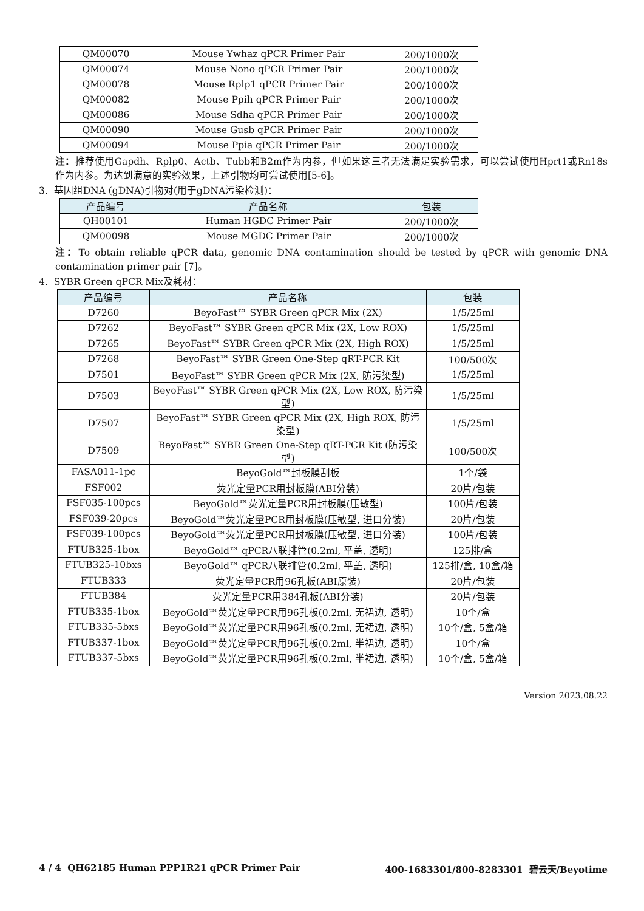| QM00070 | Mouse Ywhaz qPCR Primer Pair | 200/1000次 |
| QM00074 | Mouse Nono qPCR Primer Pair | 200/1000次 |
| QM00078 | Mouse Rplp1 qPCR Primer Pair | 200/1000次 |
| QM00082 | Mouse Ppih qPCR Primer Pair | 200/1000次 |
| QM00086 | Mouse Sdha qPCR Primer Pair | 200/1000次 |
| QM00090 | Mouse Gusb qPCR Primer Pair | 200/1000次 |
| QM00094 | Mouse Ppia qPCR Primer Pair | 200/1000次 |
注：推荐使用Gapdh、Rplp0、Actb、Tubb和B2m作为内参，但如果这三者无法满足实验需求，可以尝试使用Hprt1或Rn18s作为内参。为达到满意的实验效果，上述引物均可尝试使用[5-6]。
3. 基因组DNA (gDNA)引物对(用于gDNA污染检测)：
| 产品编号 | 产品名称 | 包装 |
| --- | --- | --- |
| QH00101 | Human HGDC Primer Pair | 200/1000次 |
| QM00098 | Mouse MGDC Primer Pair | 200/1000次 |
注：To obtain reliable qPCR data, genomic DNA contamination should be tested by qPCR with genomic DNA contamination primer pair [7]。
4. SYBR Green qPCR Mix及耗材：
| 产品编号 | 产品名称 | 包装 |
| --- | --- | --- |
| D7260 | BeyoFast™ SYBR Green qPCR Mix (2X) | 1/5/25ml |
| D7262 | BeyoFast™ SYBR Green qPCR Mix (2X, Low ROX) | 1/5/25ml |
| D7265 | BeyoFast™ SYBR Green qPCR Mix (2X, High ROX) | 1/5/25ml |
| D7268 | BeyoFast™ SYBR Green One-Step qRT-PCR Kit | 100/500次 |
| D7501 | BeyoFast™ SYBR Green qPCR Mix (2X, 防污染型) | 1/5/25ml |
| D7503 | BeyoFast™ SYBR Green qPCR Mix (2X, Low ROX, 防污染型) | 1/5/25ml |
| D7507 | BeyoFast™ SYBR Green qPCR Mix (2X, High ROX, 防污染型) | 1/5/25ml |
| D7509 | BeyoFast™ SYBR Green One-Step qRT-PCR Kit (防污染型) | 100/500次 |
| FASA011-1pc | BeyoGold™封板膜刮板 | 1个/袋 |
| FSF002 | 荧光定量PCR用封板膜(ABI分装) | 20片/包装 |
| FSF035-100pcs | BeyoGold™荧光定量PCR用封板膜(压敏型) | 100片/包装 |
| FSF039-20pcs | BeyoGold™荧光定量PCR用封板膜(压敏型, 进口分装) | 20片/包装 |
| FSF039-100pcs | BeyoGold™荧光定量PCR用封板膜(压敏型, 进口分装) | 100片/包装 |
| FTUB325-1box | BeyoGold™ qPCR八联排管(0.2ml, 平盖, 透明) | 125排/盒 |
| FTUB325-10bxs | BeyoGold™ qPCR八联排管(0.2ml, 平盖, 透明) | 125排/盒, 10盒/箱 |
| FTUB333 | 荧光定量PCR用96孔板(ABI原装) | 20片/包装 |
| FTUB384 | 荧光定量PCR用384孔板(ABI分装) | 20片/包装 |
| FTUB335-1box | BeyoGold™荧光定量PCR用96孔板(0.2ml, 无裙边, 透明) | 10个/盒 |
| FTUB335-5bxs | BeyoGold™荧光定量PCR用96孔板(0.2ml, 无裙边, 透明) | 10个/盒, 5盒/箱 |
| FTUB337-1box | BeyoGold™荧光定量PCR用96孔板(0.2ml, 半裙边, 透明) | 10个/盒 |
| FTUB337-5bxs | BeyoGold™荧光定量PCR用96孔板(0.2ml, 半裙边, 透明) | 10个/盒, 5盒/箱 |
Version 2023.08.22
4 / 4 QH62185 Human PPP1R21 qPCR Primer Pair 400-1683301/800-8283301 碧云天/Beyotime